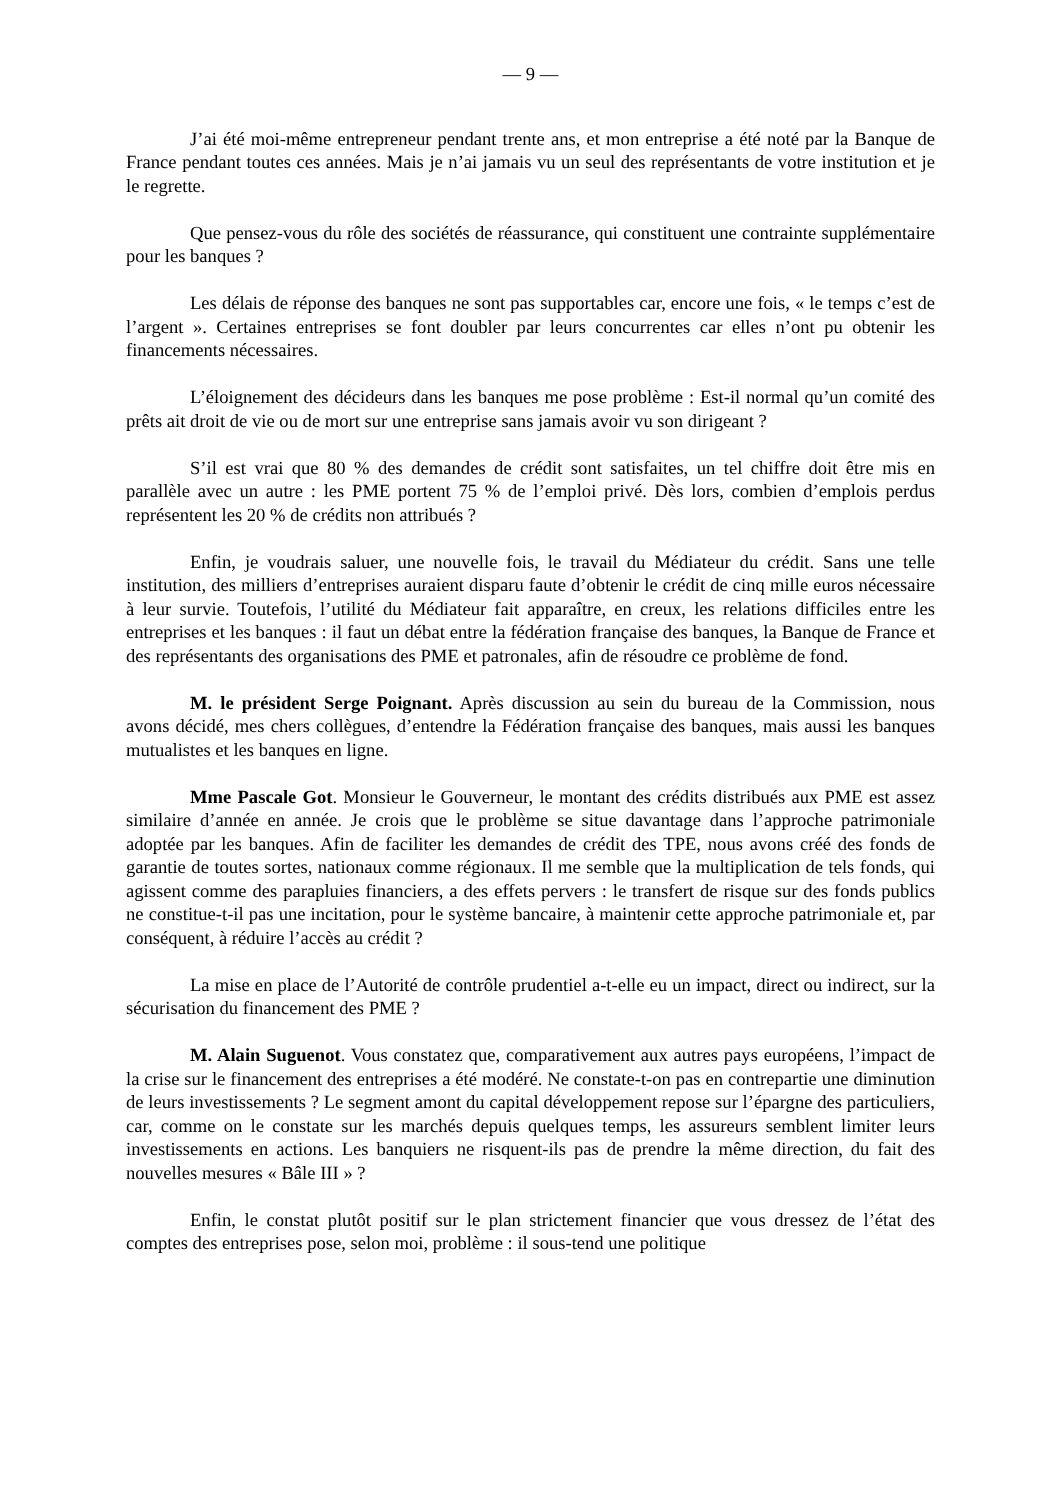— 9 —
J’ai été moi-même entrepreneur pendant trente ans, et mon entreprise a été noté par la Banque de France pendant toutes ces années. Mais je n’ai jamais vu un seul des représentants de votre institution et je le regrette.
Que pensez-vous du rôle des sociétés de réassurance, qui constituent une contrainte supplémentaire pour les banques ?
Les délais de réponse des banques ne sont pas supportables car, encore une fois, « le temps c’est de l’argent ». Certaines entreprises se font doubler par leurs concurrentes car elles n’ont pu obtenir les financements nécessaires.
L’éloignement des décideurs dans les banques me pose problème : Est-il normal qu’un comité des prêts ait droit de vie ou de mort sur une entreprise sans jamais avoir vu son dirigeant ?
S’il est vrai que 80 % des demandes de crédit sont satisfaites, un tel chiffre doit être mis en parallèle avec un autre : les PME portent 75 % de l’emploi privé. Dès lors, combien d’emplois perdus représentent les 20 % de crédits non attribués ?
Enfin, je voudrais saluer, une nouvelle fois, le travail du Médiateur du crédit. Sans une telle institution, des milliers d’entreprises auraient disparu faute d’obtenir le crédit de cinq mille euros nécessaire à leur survie. Toutefois, l’utilité du Médiateur fait apparaître, en creux, les relations difficiles entre les entreprises et les banques : il faut un débat entre la fédération française des banques, la Banque de France et des représentants des organisations des PME et patronales, afin de résoudre ce problème de fond.
M. le président Serge Poignant. Après discussion au sein du bureau de la Commission, nous avons décidé, mes chers collègues, d’entendre la Fédération française des banques, mais aussi les banques mutualistes et les banques en ligne.
Mme Pascale Got. Monsieur le Gouverneur, le montant des crédits distribués aux PME est assez similaire d’année en année. Je crois que le problème se situe davantage dans l’approche patrimoniale adoptée par les banques. Afin de faciliter les demandes de crédit des TPE, nous avons créé des fonds de garantie de toutes sortes, nationaux comme régionaux. Il me semble que la multiplication de tels fonds, qui agissent comme des parapluies financiers, a des effets pervers : le transfert de risque sur des fonds publics ne constitue-t-il pas une incitation, pour le système bancaire, à maintenir cette approche patrimoniale et, par conséquent, à réduire l’accès au crédit ?
La mise en place de l’Autorité de contrôle prudentiel a-t-elle eu un impact, direct ou indirect, sur la sécurisation du financement des PME ?
M. Alain Suguenot. Vous constatez que, comparativement aux autres pays européens, l’impact de la crise sur le financement des entreprises a été modéré. Ne constate-t-on pas en contrepartie une diminution de leurs investissements ? Le segment amont du capital développement repose sur l’épargne des particuliers, car, comme on le constate sur les marchés depuis quelques temps, les assureurs semblent limiter leurs investissements en actions. Les banquiers ne risquent-ils pas de prendre la même direction, du fait des nouvelles mesures « Bâle III » ?
Enfin, le constat plutôt positif sur le plan strictement financier que vous dressez de l’état des comptes des entreprises pose, selon moi, problème : il sous-tend une politique